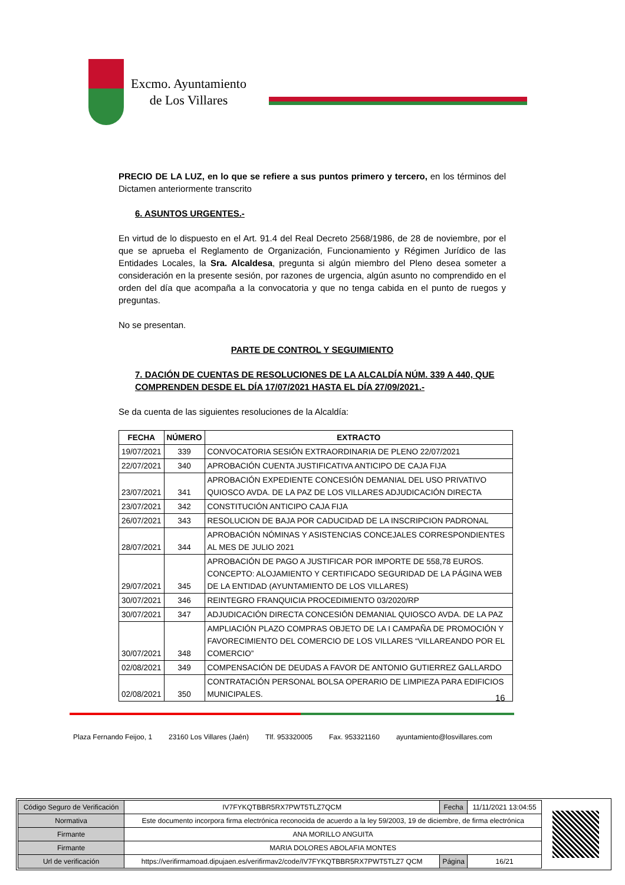Excmo. Ayuntamiento
de Los Villares
PRECIO DE LA LUZ, en lo que se refiere a sus puntos primero y tercero, en los términos del Dictamen anteriormente transcrito
6. ASUNTOS URGENTES.-
En virtud de lo dispuesto en el Art. 91.4 del Real Decreto 2568/1986, de 28 de noviembre, por el que se aprueba el Reglamento de Organización, Funcionamiento y Régimen Jurídico de las Entidades Locales, la Sra. Alcaldesa, pregunta si algún miembro del Pleno desea someter a consideración en la presente sesión, por razones de urgencia, algún asunto no comprendido en el orden del día que acompaña a la convocatoria y que no tenga cabida en el punto de ruegos y preguntas.
No se presentan.
PARTE DE CONTROL Y SEGUIMIENTO
7. DACIÓN DE CUENTAS DE RESOLUCIONES DE LA ALCALDÍA NÚM. 339 A 440, QUE COMPRENDEN DESDE EL DÍA 17/07/2021 HASTA EL DÍA 27/09/2021.-
Se da cuenta de las siguientes resoluciones de la Alcaldía:
| FECHA | NÚMERO | EXTRACTO |
| --- | --- | --- |
| 19/07/2021 | 339 | CONVOCATORIA SESIÓN EXTRAORDINARIA DE PLENO 22/07/2021 |
| 22/07/2021 | 340 | APROBACIÓN CUENTA JUSTIFICATIVA ANTICIPO DE CAJA FIJA |
| 23/07/2021 | 341 | APROBACIÓN EXPEDIENTE CONCESIÓN DEMANIAL DEL USO PRIVATIVO QUIOSCO AVDA. DE LA PAZ DE LOS VILLARES ADJUDICACIÓN DIRECTA |
| 23/07/2021 | 342 | CONSTITUCIÓN ANTICIPO CAJA FIJA |
| 26/07/2021 | 343 | RESOLUCION DE BAJA POR CADUCIDAD DE LA INSCRIPCION PADRONAL |
| 28/07/2021 | 344 | APROBACIÓN NÓMINAS Y ASISTENCIAS CONCEJALES CORRESPONDIENTES AL MES DE JULIO 2021 |
| 29/07/2021 | 345 | APROBACIÓN DE PAGO A JUSTIFICAR POR IMPORTE DE 558,78 EUROS. CONCEPTO: ALOJAMIENTO Y CERTIFICADO SEGURIDAD DE LA PÁGINA WEB DE LA ENTIDAD (AYUNTAMIENTO DE LOS VILLARES) |
| 30/07/2021 | 346 | REINTEGRO FRANQUICIA PROCEDIMIENTO 03/2020/RP |
| 30/07/2021 | 347 | ADJUDICACIÓN DIRECTA CONCESIÓN DEMANIAL QUIOSCO AVDA. DE LA PAZ |
| 30/07/2021 | 348 | AMPLIACIÓN PLAZO COMPRAS OBJETO DE LA I CAMPAÑA DE PROMOCIÓN Y FAVORECIMIENTO DEL COMERCIO DE LOS VILLARES “VILLAREANDO POR EL COMERCIO” |
| 02/08/2021 | 349 | COMPENSACIÓN DE DEUDAS A FAVOR DE ANTONIO GUTIERREZ GALLARDO |
| 02/08/2021 | 350 | CONTRATACIÓN PERSONAL BOLSA OPERARIO DE LIMPIEZA PARA EDIFICIOS MUNICIPALES. |
16
Plaza Fernando Feijoo, 1 23160 Los Villares (Jaén) Tlf. 953320005 Fax. 953321160 ayuntamiento@losvillares.com
| Código Seguro de Verificación | IV7FYKQTBBR5RX7PWT5TLZ7QCM | Fecha | 11/11/2021 13:04:55 |
| Normativa | Este documento incorpora firma electrónica reconocida de acuerdo a la ley 59/2003, 19 de diciembre, de firma electrónica | | |
| Firmante | ANA MORILLO ANGUITA | | |
| Firmante | MARIA DOLORES ABOLAFIA MONTES | | |
| Url de verificación | https://verifirmamoad.dipujaen.es/verifirmav2/code/IV7FYKQTBBR5RX7PWT5TLZ7 QCM | Página | 16/21 |